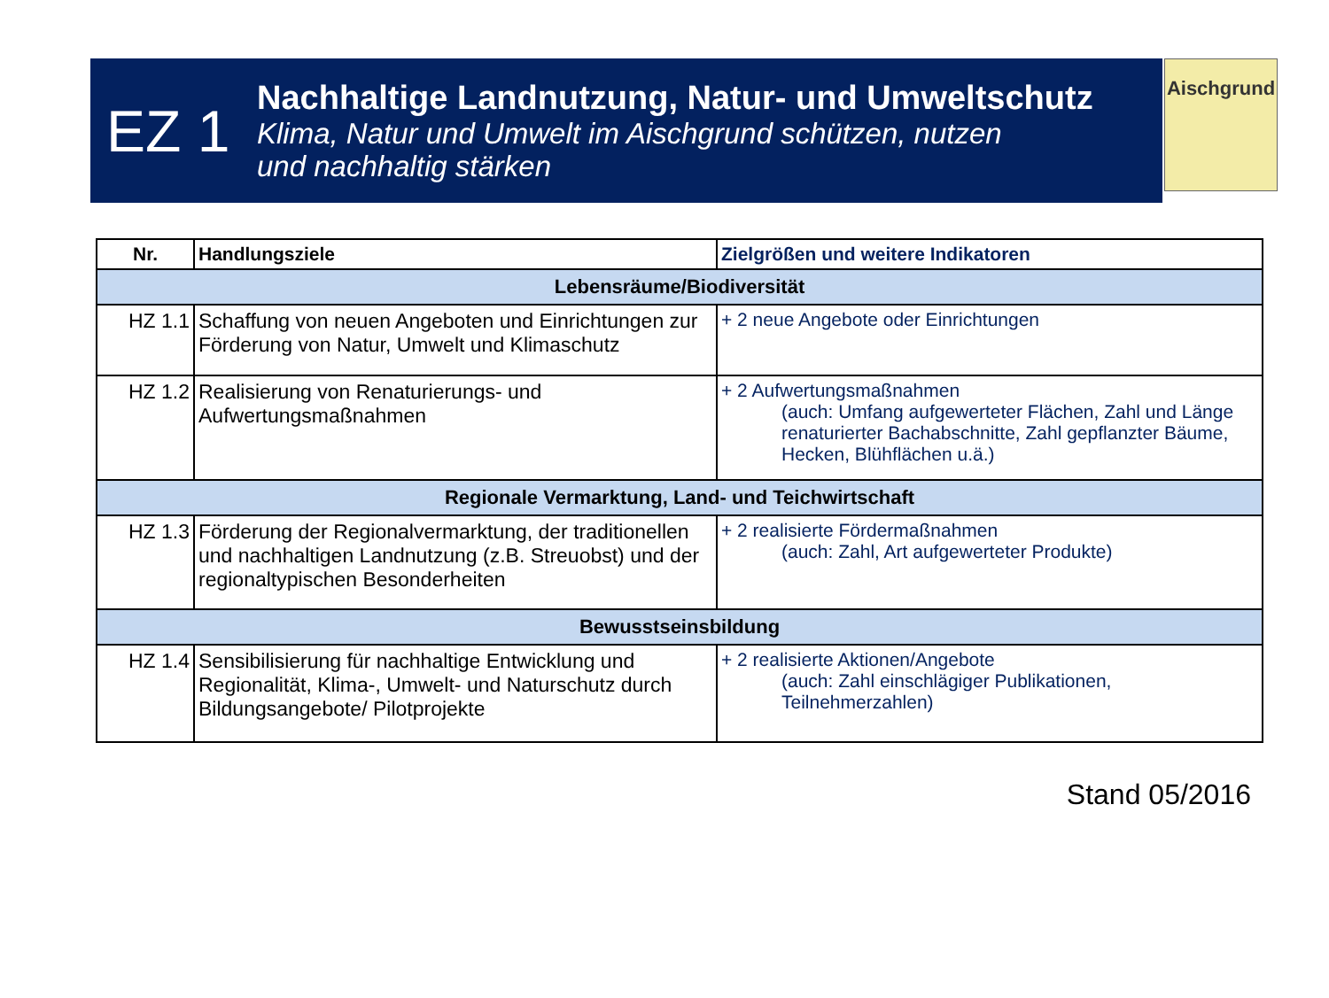EZ 1
Nachhaltige Landnutzung, Natur- und Umweltschutz
Klima, Natur und Umwelt im Aischgrund schützen, nutzen
und nachhaltig stärken
Aischgrund
| Nr. | Handlungsziele | Zielgrößen und weitere Indikatoren |
| --- | --- | --- |
| Lebensräume/Biodiversität | | |
| HZ 1.1 | Schaffung von neuen Angeboten und Einrichtungen zur Förderung von Natur, Umwelt und Klimaschutz | + 2 neue Angebote oder Einrichtungen |
| HZ 1.2 | Realisierung von Renaturierungs- und Aufwertungsmaßnahmen | + 2 Aufwertungsmaßnahmen (auch: Umfang aufgewerteter Flächen, Zahl und Länge renaturierter Bachabschnitte, Zahl gepflanzter Bäume, Hecken, Blühflächen u.ä.) |
| Regionale Vermarktung, Land- und Teichwirtschaft | | |
| HZ 1.3 | Förderung der Regionalvermarktung, der traditionellen und nachhaltigen Landnutzung (z.B. Streuobst) und der regionaltypischen Besonderheiten | + 2 realisierte Fördermaßnahmen (auch: Zahl, Art aufgewerteter Produkte) |
| Bewusstseinsbildung | | |
| HZ 1.4 | Sensibilisierung für nachhaltige Entwicklung und Regionalität, Klima-, Umwelt- und Naturschutz durch Bildungsangebote/ Pilotprojekte | + 2 realisierte Aktionen/Angebote (auch: Zahl einschlägiger Publikationen, Teilnehmerzahlen) |
Stand 05/2016